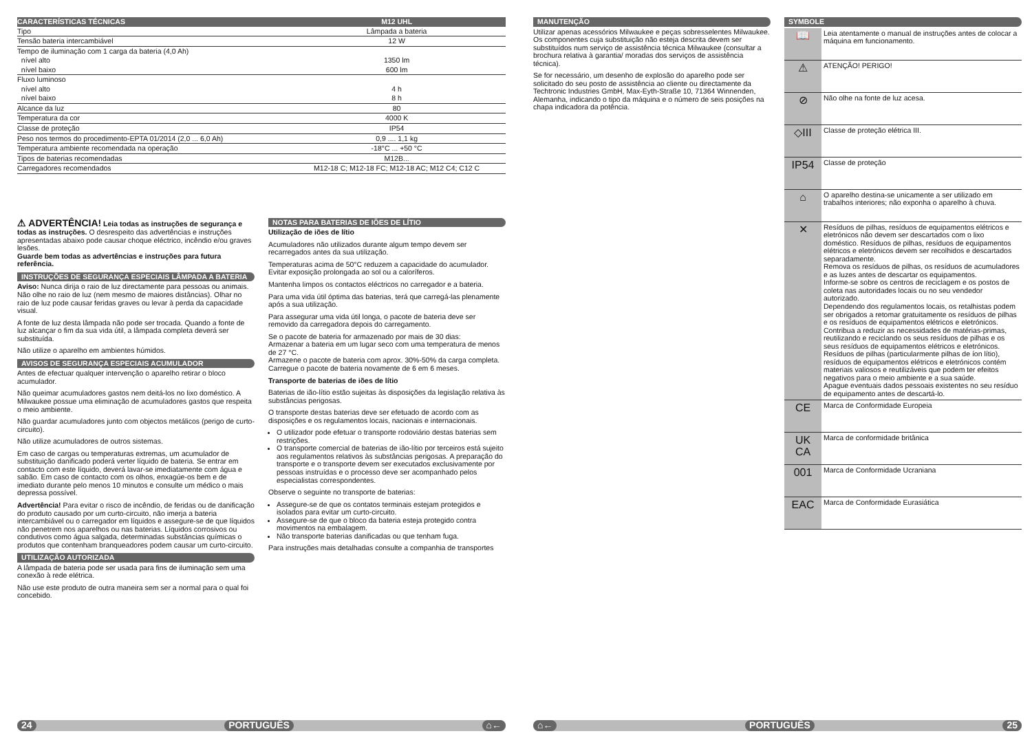| CARACTERÍSTICAS TÉCNICAS | M12 UHL |
| --- | --- |
| Tipo | Lâmpada a bateria |
| Tensão bateria intercambiável | 12 W |
| Tempo de iluminação com 1 carga da bateria (4,0 Ah) | |
| nível alto | 1350 lm |
| nível baixo | 600 lm |
| Fluxo luminoso | |
| nível alto | 4 h |
| nível baixo | 8 h |
| Alcance da luz | 80 |
| Temperatura da cor | 4000 K |
| Classe de proteção | IP54 |
| Peso nos termos do procedimento-EPTA 01/2014 (2,0 ... 6,0 Ah) | 0,9 .... 1,1 kg |
| Temperatura ambiente recomendada na operação | -18°C ... +50 °C |
| Tipos de baterias recomendadas | M12B... |
| Carregadores recomendados | M12-18 C; M12-18 FC; M12-18 AC; M12 C4; C12 C |
⚠ ADVERTÊNCIA! Leia todas as instruções de segurança e todas as instruções. O desrespeito das advertências e instruções apresentadas abaixo pode causar choque eléctrico, incêndio e/ou graves lesões.
Guarde bem todas as advertências e instruções para futura referência.
INSTRUÇÕES DE SEGURANÇA ESPECIAIS LÂMPADA A BATERIA
Aviso: Nunca dirija o raio de luz directamente para pessoas ou animais. Não olhe no raio de luz (nem mesmo de maiores distâncias). Olhar no raio de luz pode causar feridas graves ou levar à perda da capacidade visual.
A fonte de luz desta lâmpada não pode ser trocada. Quando a fonte de luz alcançar o fim da sua vida útil, a lâmpada completa deverá ser substituída.
Não utilize o aparelho em ambientes húmidos.
AVISOS DE SEGURANÇA ESPECIAIS ACUMULADOR
Antes de efectuar qualquer intervenção o aparelho retirar o bloco acumulador.
Não queimar acumuladores gastos nem deitá-los no lixo doméstico. A Milwaukee possue uma eliminação de acumuladores gastos que respeita o meio ambiente.
Não guardar acumuladores junto com objectos metálicos (perigo de curto-circuito).
Não utilize acumuladores de outros sistemas.
Em caso de cargas ou temperaturas extremas, um acumulador de substituição danificado poderá verter líquido de bateria. Se entrar em contacto com este líquido, deverá lavar-se imediatamente com água e sabão. Em caso de contacto com os olhos, enxagúe-os bem e de imediato durante pelo menos 10 minutos e consulte um médico o mais depressa possível.
Advertência! Para evitar o risco de incêndio, de feridas ou de danificação do produto causado por um curto-circuito, não imerja a bateria intercambiável ou o carregador em líquidos e assegure-se de que líquidos não penetrem nos aparelhos ou nas baterias. Líquidos corrosivos ou condutivos como água salgada, determinadas substâncias químicas o produtos que contenham branqueadores podem causar um curto-circuito.
UTILIZAÇÃO AUTORIZADA
A lâmpada de bateria pode ser usada para fins de iluminação sem uma conexão à rede elétrica.
Não use este produto de outra maneira sem ser a normal para o qual foi concebido.
NOTAS PARA BATERIAS DE IÕES DE LÍTIO
Utilização de iões de lítio
Acumuladores não utilizados durante algum tempo devem ser recarregados antes da sua utilização.
Temperaturas acima de 50°C reduzem a capacidade do acumulador. Evitar exposição prolongada ao sol ou a caloríferos.
Mantenha limpos os contactos eléctricos no carregador e a bateria.
Para uma vida útil óptima das baterias, terá que carregá-las plenamente após a sua utilização.
Para assegurar uma vida útil longa, o pacote de bateria deve ser removido da carregadora depois do carregamento.
Se o pacote de bateria for armazenado por mais de 30 dias:
Armazenar a bateria em um lugar seco com uma temperatura de menos de 27 °C.
Armazene o pacote de bateria com aprox. 30%-50% da carga completa.
Carregue o pacote de bateria novamente de 6 em 6 meses.
Transporte de baterias de iões de lítio
Baterias de ião-lítio estão sujeitas às disposições da legislação relativa às substâncias perigosas.
O transporte destas baterias deve ser efetuado de acordo com as disposições e os regulamentos locais, nacionais e internacionais.
O utilizador pode efetuar o transporte rodoviário destas baterias sem restrições.
O transporte comercial de baterias de ião-lítio por terceiros está sujeito aos regulamentos relativos às substâncias perigosas. A preparação do transporte e o transporte devem ser executados exclusivamente por pessoas instruídas e o processo deve ser acompanhado pelos especialistas correspondentes.
Observe o seguinte no transporte de baterias:
Assegure-se de que os contatos terminais estejam protegidos e isolados para evitar um curto-circuito.
Assegure-se de que o bloco da bateria esteja protegido contra movimentos na embalagem.
Não transporte baterias danificadas ou que tenham fuga.
Para instruções mais detalhadas consulte a companhia de transportes
24 PORTUGUÊS ⌂←
MANUTENÇÃO
Utilizar apenas acessórios Milwaukee e peças sobresselentes Milwaukee. Os componentes cuja substituição não esteja descrita devem ser substituídos num serviço de assistência técnica Milwaukee (consultar a brochura relativa à garantia/ moradas dos serviços de assistência técnica).
Se for necessário, um desenho de explosão do aparelho pode ser solicitado do seu posto de assistência ao cliente ou directamente da Techtronic Industries GmbH, Max-Eyth-Straße 10, 71364 Winnenden, Alemanha, indicando o tipo da máquina e o número de seis posições na chapa indicadora da potência.
SYMBOLE
| 📖 | Leia atentamente o manual de instruções antes de colocar a máquina em funcionamento. |
| ⚠ | ATENÇÃO! PERIGO! |
| ⊘ | Não olhe na fonte de luz acesa. |
| ◇III | Classe de proteção elétrica III. |
| IP54 | Classe de proteção |
| ⌂ | O aparelho destina-se unicamente a ser utilizado em trabalhos interiores; não exponha o aparelho à chuva. |
| ✕ | Resíduos de pilhas, resíduos de equipamentos elétricos e eletrónicos não devem ser descartados com o lixo doméstico. Resíduos de pilhas, resíduos de equipamentos elétricos e eletrónicos devem ser recolhidos e descartados separadamente. Remova os resíduos de pilhas, os resíduos de acumuladores e as luzes antes de descartar os equipamentos. Informe-se sobre os centros de reciclagem e os postos de coleta nas autoridades locais ou no seu vendedor autorizado. Dependendo dos regulamentos locais, os retalhistas podem ser obrigados a retomar gratuitamente os resíduos de pilhas e os resíduos de equipamentos elétricos e eletrónicos. Contribua a reduzir as necessidades de matérias-primas, reutilizando e reciclando os seus resíduos de pilhas e os seus resíduos de equipamentos elétricos e eletrónicos. Resíduos de pilhas (particularmente pilhas de íon lítio), resíduos de equipamentos elétricos e eletrónicos contém materiais valiosos e reutilizáveis que podem ter efeitos negativos para o meio ambiente e a sua saúde. Apague eventuais dados pessoais existentes no seu resíduo de equipamento antes de descartá-lo. |
| CE | Marca de Conformidade Europeia |
| UK CA | Marca de conformidade britânica |
| 001 | Marca de Conformidade Ucraniana |
| EAC | Marca de Conformidade Eurasiática |
⌂← PORTUGUÊS 25